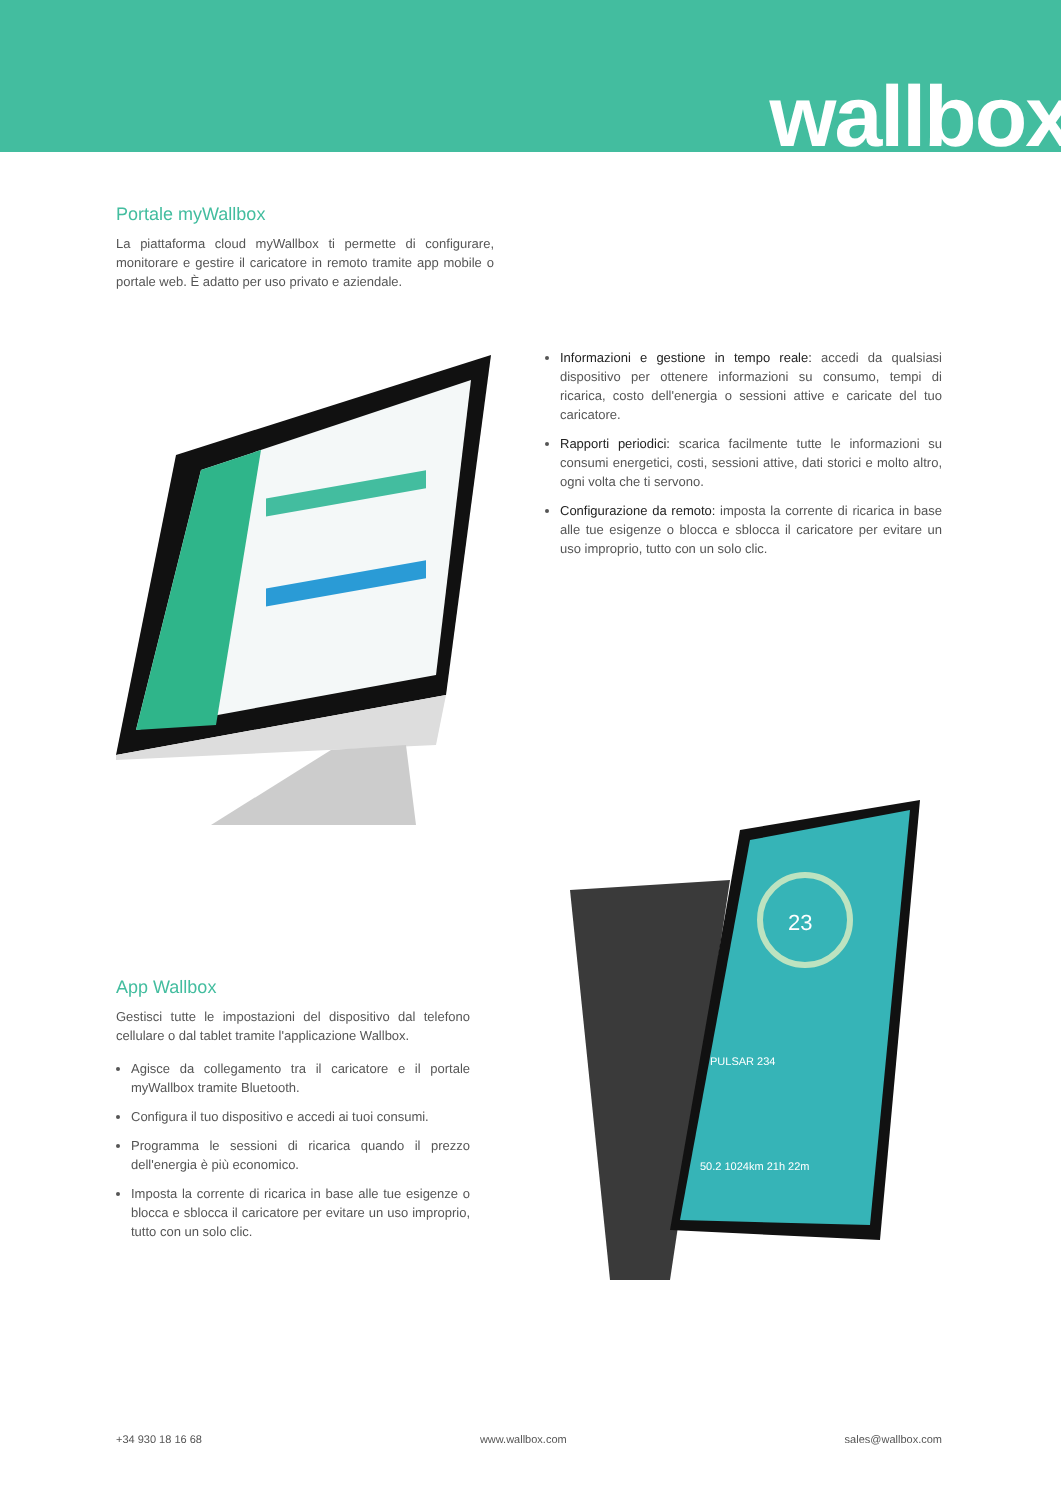wallbox
Portale myWallbox
La piattaforma cloud myWallbox ti permette di configurare, monitorare e gestire il caricatore in remoto tramite app mobile o portale web. È adatto per uso privato e aziendale.
Informazioni e gestione in tempo reale: accedi da qualsiasi dispositivo per ottenere informazioni su consumo, tempi di ricarica, costo dell'energia o sessioni attive e caricate del tuo caricatore.
Rapporti periodici: scarica facilmente tutte le informazioni su consumi energetici, costi, sessioni attive, dati storici e molto altro, ogni volta che ti servono.
Configurazione da remoto: imposta la corrente di ricarica in base alle tue esigenze o blocca e sblocca il caricatore per evitare un uso improprio, tutto con un solo clic.
23
PULSAR 234
50.2 1024km 21h 22m
App Wallbox
Gestisci tutte le impostazioni del dispositivo dal telefono cellulare o dal tablet tramite l'applicazione Wallbox.
Agisce da collegamento tra il caricatore e il portale myWallbox tramite Bluetooth.
Configura il tuo dispositivo e accedi ai tuoi consumi.
Programma le sessioni di ricarica quando il prezzo dell'energia è più economico.
Imposta la corrente di ricarica in base alle tue esigenze o blocca e sblocca il caricatore per evitare un uso improprio, tutto con un solo clic.
+34 930 18 16 68 www.wallbox.com sales@wallbox.com